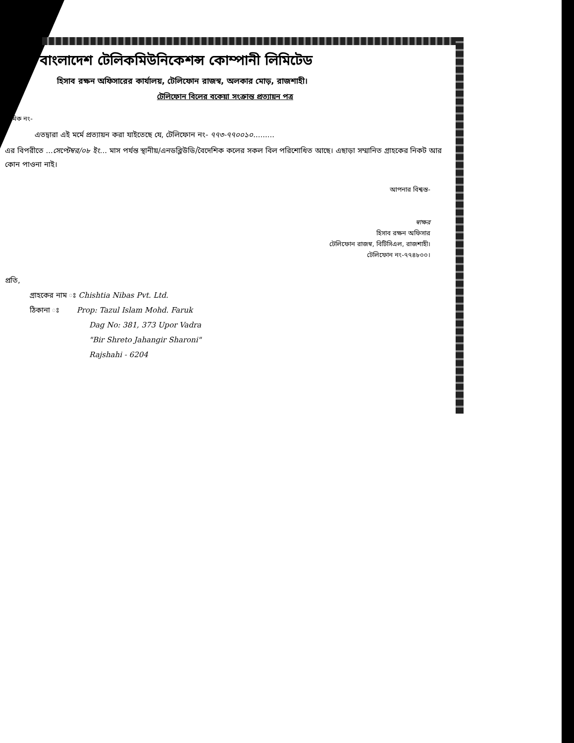বাংলাদেশ টেলিকমিউনিকেশন্স কোম্পানী লিমিটেড
হিসাব রক্ষন অফিসারের কার্যালয়, টেলিফোন রাজস্ব, অলকার মোড়, রাজশাহী।
টেলিফোন বিলের বকেয়া সংক্রান্ত প্রত্যায়ন পত্র
ক্রমিক নং-
এতদ্বারা এই মর্মে প্রত্যায়ন করা যাইতেছে যে, টেলিফোন নং- ৭৭৩-৭৭০০১০.........
এর বিপরীতে ...সেপ্টেম্বর/০৮ ইং... মাস পর্যন্ত স্থানীয়/এনডব্লিউডি/বৈদেশিক কলের সকল বিল পরিশোধিত আছে। এছাড়া সম্মানিত গ্রাহকের নিকট আর কোন পাওনা নাই।
আপনার বিশ্বস্ত-
স্বাক্ষর
হিসাব রক্ষন অফিসার
টেলিফোন রাজস্ব, বিটিসিএল, রাজশাহী।
টেলিফোন নং-৭৭৪৮০০।
প্রতি,
গ্রাহকের নাম ঃ Chishtia Nibas Pvt. Ltd.
ঠিকানা ঃ Prop: Tazul Islam Mohd. Faruk
Dag No: 381, 373 Upor Vadra
"Bir Shreto Jahangir Sharoni"
Rajshahi - 6204